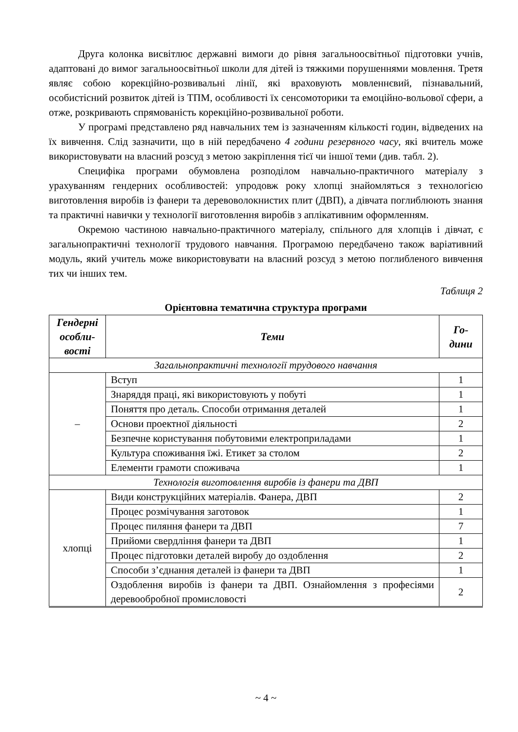Друга колонка висвітлює державні вимоги до рівня загальноосвітньої підготовки учнів, адаптовані до вимог загальноосвітньої школи для дітей із тяжкими порушеннями мовлення. Третя являє собою корекційно-розвивальні лінії, які враховують мовленнєвий, пізнавальний, особистісний розвиток дітей із ТПМ, особливості їх сенсомоторики та емоційно-вольової сфери, а отже, розкривають спрямованість корекційно-розвивальної роботи.
У програмі представлено ряд навчальних тем із зазначенням кількості годин, відведених на їх вивчення. Слід зазначити, що в ній передбачено 4 години резервного часу, які вчитель може використовувати на власний розсуд з метою закріплення тієї чи іншої теми (див. табл. 2).
Специфіка програми обумовлена розподілом навчально-практичного матеріалу з урахуванням гендерних особливостей: упродовж року хлопці знайомляться з технологією виготовлення виробів із фанери та деревоволокнистих плит (ДВП), а дівчата поглиблюють знання та практичні навички у технології виготовлення виробів з аплікативним оформленням.
Окремою частиною навчально-практичного матеріалу, спільного для хлопців і дівчат, є загальнопрактичні технології трудового навчання. Програмою передбачено також варіативний модуль, який учитель може використовувати на власний розсуд з метою поглибленого вивчення тих чи інших тем.
Таблиця 2
Орієнтовна тематична структура програми
| Гендерні особли-вості | Теми | Го-дини |
| --- | --- | --- |
| Загальнопрактичні технології трудового навчання | | |
| – | Вступ | 1 |
| | Знаряддя праці, які використовують у побуті | 1 |
| | Поняття про деталь. Способи отримання деталей | 1 |
| | Основи проектної діяльності | 2 |
| | Безпечне користування побутовими електроприладами | 1 |
| | Культура споживання їжі. Етикет за столом | 2 |
| | Елементи грамоти споживача | 1 |
| Технологія виготовлення виробів із фанери та ДВП | | |
| хлопці | Види конструкційних матеріалів. Фанера, ДВП | 2 |
| | Процес розмічування заготовок | 1 |
| | Процес пиляння фанери та ДВП | 7 |
| | Прийоми свердління фанери та ДВП | 1 |
| | Процес підготовки деталей виробу до оздоблення | 2 |
| | Способи з’єднання деталей із фанери та ДВП | 1 |
| | Оздоблення виробів із фанери та ДВП. Ознайомлення з професіями деревообробної промисловості | 2 |
~ 4 ~